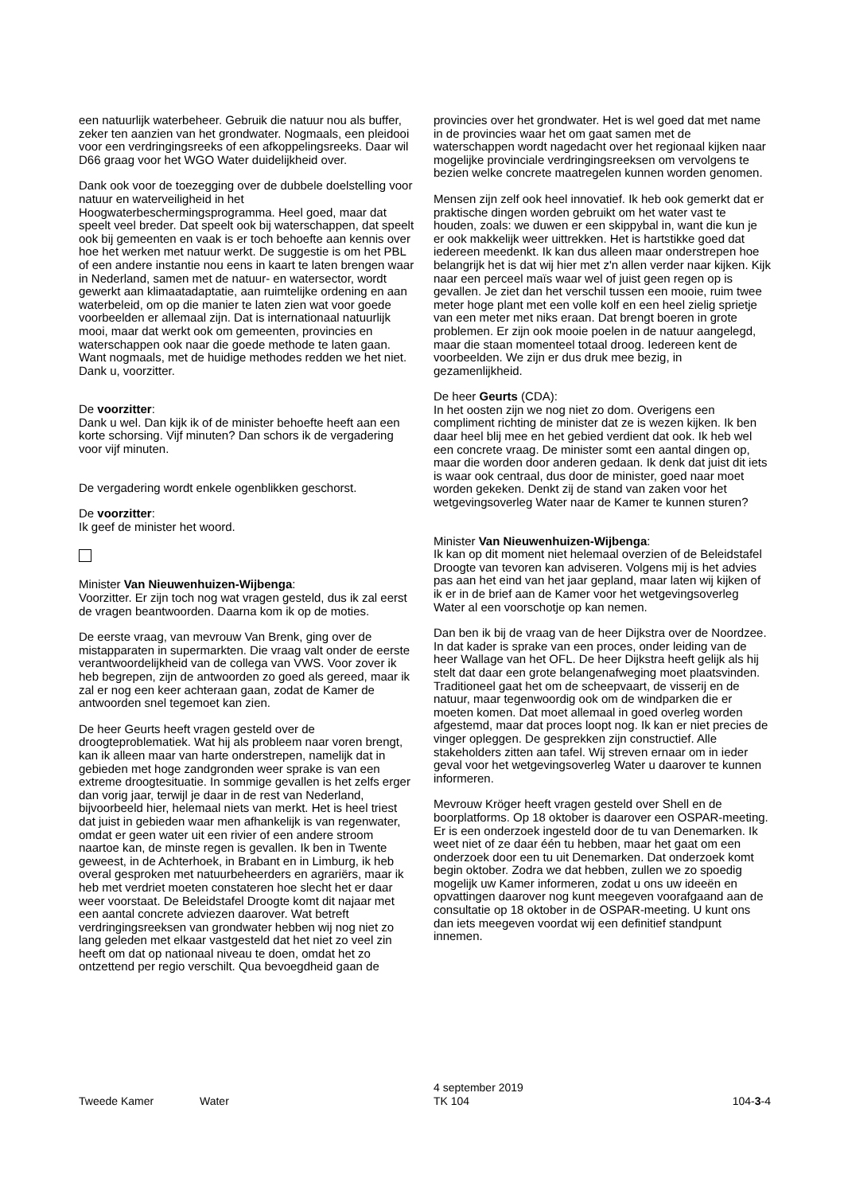een natuurlijk waterbeheer. Gebruik die natuur nou als buffer, zeker ten aanzien van het grondwater. Nogmaals, een pleidooi voor een verdringingsreeks of een afkoppelingsreeks. Daar wil D66 graag voor het WGO Water duidelijkheid over.
Dank ook voor de toezegging over de dubbele doelstelling voor natuur en waterveiligheid in het Hoogwaterbeschermingsprogramma. Heel goed, maar dat speelt veel breder. Dat speelt ook bij waterschappen, dat speelt ook bij gemeenten en vaak is er toch behoefte aan kennis over hoe het werken met natuur werkt. De suggestie is om het PBL of een andere instantie nou eens in kaart te laten brengen waar in Nederland, samen met de natuur- en watersector, wordt gewerkt aan klimaatadaptatie, aan ruimtelijke ordening en aan waterbeleid, om op die manier te laten zien wat voor goede voorbeelden er allemaal zijn. Dat is internationaal natuurlijk mooi, maar dat werkt ook om gemeenten, provincies en waterschappen ook naar die goede methode te laten gaan. Want nogmaals, met de huidige methodes redden we het niet. Dank u, voorzitter.
De voorzitter:
Dank u wel. Dan kijk ik of de minister behoefte heeft aan een korte schorsing. Vijf minuten? Dan schors ik de vergadering voor vijf minuten.
De vergadering wordt enkele ogenblikken geschorst.
De voorzitter:
Ik geef de minister het woord.
Minister Van Nieuwenhuizen-Wijbenga:
Voorzitter. Er zijn toch nog wat vragen gesteld, dus ik zal eerst de vragen beantwoorden. Daarna kom ik op de moties.
De eerste vraag, van mevrouw Van Brenk, ging over de mistapparaten in supermarkten. Die vraag valt onder de eerste verantwoordelijkheid van de collega van VWS. Voor zover ik heb begrepen, zijn de antwoorden zo goed als gereed, maar ik zal er nog een keer achteraan gaan, zodat de Kamer de antwoorden snel tegemoet kan zien.
De heer Geurts heeft vragen gesteld over de droogteproblematiek. Wat hij als probleem naar voren brengt, kan ik alleen maar van harte onderstrepen, namelijk dat in gebieden met hoge zandgronden weer sprake is van een extreme droogtesituatie. In sommige gevallen is het zelfs erger dan vorig jaar, terwijl je daar in de rest van Nederland, bijvoorbeeld hier, helemaal niets van merkt. Het is heel triest dat juist in gebieden waar men afhankelijk is van regenwater, omdat er geen water uit een rivier of een andere stroom naartoe kan, de minste regen is gevallen. Ik ben in Twente geweest, in de Achterhoek, in Brabant en in Limburg, ik heb overal gesproken met natuurbeheerders en agrariërs, maar ik heb met verdriet moeten constateren hoe slecht het er daar weer voorstaat. De Beleidstafel Droogte komt dit najaar met een aantal concrete adviezen daarover. Wat betreft verdringingsreeksen van grondwater hebben wij nog niet zo lang geleden met elkaar vastgesteld dat het niet zo veel zin heeft om dat op nationaal niveau te doen, omdat het zo ontzettend per regio verschilt. Qua bevoegdheid gaan de
provincies over het grondwater. Het is wel goed dat met name in de provincies waar het om gaat samen met de waterschappen wordt nagedacht over het regionaal kijken naar mogelijke provinciale verdringingsreeksen om vervolgens te bezien welke concrete maatregelen kunnen worden genomen.
Mensen zijn zelf ook heel innovatief. Ik heb ook gemerkt dat er praktische dingen worden gebruikt om het water vast te houden, zoals: we duwen er een skippybal in, want die kun je er ook makkelijk weer uittrekken. Het is hartstikke goed dat iedereen meedenkt. Ik kan dus alleen maar onderstrepen hoe belangrijk het is dat wij hier met z'n allen verder naar kijken. Kijk naar een perceel maïs waar wel of juist geen regen op is gevallen. Je ziet dan het verschil tussen een mooie, ruim twee meter hoge plant met een volle kolf en een heel zielig sprietje van een meter met niks eraan. Dat brengt boeren in grote problemen. Er zijn ook mooie poelen in de natuur aangelegd, maar die staan momenteel totaal droog. Iedereen kent de voorbeelden. We zijn er dus druk mee bezig, in gezamenlijkheid.
De heer Geurts (CDA):
In het oosten zijn we nog niet zo dom. Overigens een compliment richting de minister dat ze is wezen kijken. Ik ben daar heel blij mee en het gebied verdient dat ook. Ik heb wel een concrete vraag. De minister somt een aantal dingen op, maar die worden door anderen gedaan. Ik denk dat juist dit iets is waar ook centraal, dus door de minister, goed naar moet worden gekeken. Denkt zij de stand van zaken voor het wetgevingsoverleg Water naar de Kamer te kunnen sturen?
Minister Van Nieuwenhuizen-Wijbenga:
Ik kan op dit moment niet helemaal overzien of de Beleidstafel Droogte van tevoren kan adviseren. Volgens mij is het advies pas aan het eind van het jaar gepland, maar laten wij kijken of ik er in de brief aan de Kamer voor het wetgevingsoverleg Water al een voorschotje op kan nemen.
Dan ben ik bij de vraag van de heer Dijkstra over de Noordzee. In dat kader is sprake van een proces, onder leiding van de heer Wallage van het OFL. De heer Dijkstra heeft gelijk als hij stelt dat daar een grote belangenafweging moet plaatsvinden. Traditioneel gaat het om de scheepvaart, de visserij en de natuur, maar tegenwoordig ook om de windparken die er moeten komen. Dat moet allemaal in goed overleg worden afgestemd, maar dat proces loopt nog. Ik kan er niet precies de vinger opleggen. De gesprekken zijn constructief. Alle stakeholders zitten aan tafel. Wij streven ernaar om in ieder geval voor het wetgevingsoverleg Water u daarover te kunnen informeren.
Mevrouw Kröger heeft vragen gesteld over Shell en de boorplatforms. Op 18 oktober is daarover een OSPAR-meeting. Er is een onderzoek ingesteld door de tu van Denemarken. Ik weet niet of ze daar één tu hebben, maar het gaat om een onderzoek door een tu uit Denemarken. Dat onderzoek komt begin oktober. Zodra we dat hebben, zullen we zo spoedig mogelijk uw Kamer informeren, zodat u ons uw ideeën en opvattingen daarover nog kunt meegeven voorafgaand aan de consultatie op 18 oktober in de OSPAR-meeting. U kunt ons dan iets meegeven voordat wij een definitief standpunt innemen.
Tweede Kamer Water
4 september 2019
TK 104
104-3-4